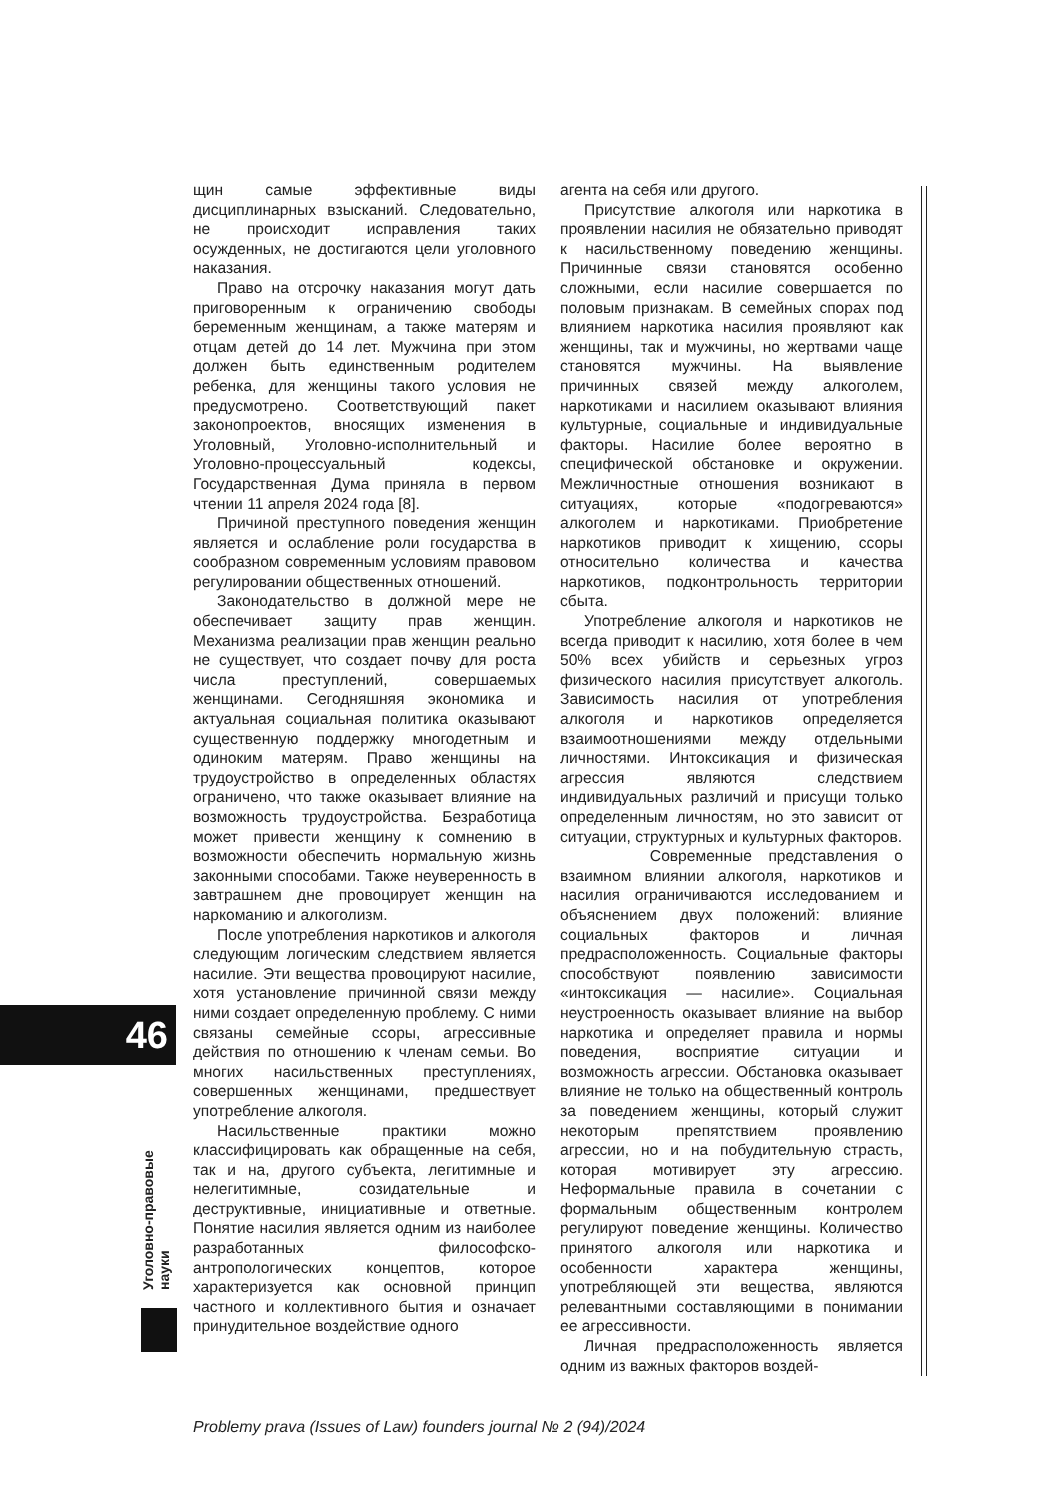щин самые эффективные виды дисциплинарных взысканий. Следовательно, не происходит исправления таких осужденных, не достигаются цели уголовного наказания.
Право на отсрочку наказания могут дать приговоренным к ограничению свободы беременным женщинам, а также матерям и отцам детей до 14 лет. Мужчина при этом должен быть единственным родителем ребенка, для женщины такого условия не предусмотрено. Соответствующий пакет законопроектов, вносящих изменения в Уголовный, Уголовно-исполнительный и Уголовно-процессуальный кодексы, Государственная Дума приняла в первом чтении 11 апреля 2024 года [8].
Причиной преступного поведения женщин является и ослабление роли государства в сообразном современным условиям правовом регулировании общественных отношений.
Законодательство в должной мере не обеспечивает защиту прав женщин. Механизма реализации прав женщин реально не существует, что создает почву для роста числа преступлений, совершаемых женщинами. Сегодняшняя экономика и актуальная социальная политика оказывают существенную поддержку многодетным и одиноким матерям. Право женщины на трудоустройство в определенных областях ограничено, что также оказывает влияние на возможность трудоустройства. Безработица может привести женщину к сомнению в возможности обеспечить нормальную жизнь законными способами. Также неуверенность в завтрашнем дне провоцирует женщин на наркоманию и алкоголизм.
После употребления наркотиков и алкоголя следующим логическим следствием является насилие. Эти вещества провоцируют насилие, хотя установление причинной связи между ними создает определенную проблему. С ними связаны семейные ссоры, агрессивные действия по отношению к членам семьи. Во многих насильственных преступлениях, совершенных женщинами, предшествует употребление алкоголя.
Насильственные практики можно классифицировать как обращенные на себя, так и на, другого субъекта, легитимные и нелегитимные, созидательные и деструктивные, инициативные и ответные. Понятие насилия является одним из наиболее разработанных философско-антропологических концептов, которое характеризуется как основной принцип частного и коллективного бытия и означает принудительное воздействие одного
агента на себя или другого.
Присутствие алкоголя или наркотика в проявлении насилия не обязательно приводят к насильственному поведению женщины. Причинные связи становятся особенно сложными, если насилие совершается по половым признакам. В семейных спорах под влиянием наркотика насилия проявляют как женщины, так и мужчины, но жертвами чаще становятся мужчины. На выявление причинных связей между алкоголем, наркотиками и насилием оказывают влияния культурные, социальные и индивидуальные факторы. Насилие более вероятно в специфической обстановке и окружении. Межличностные отношения возникают в ситуациях, которые «подогреваются» алкоголем и наркотиками. Приобретение наркотиков приводит к хищению, ссоры относительно количества и качества наркотиков, подконтрольность территории сбыта.
Употребление алкоголя и наркотиков не всегда приводит к насилию, хотя более в чем 50% всех убийств и серьезных угроз физического насилия присутствует алкоголь. Зависимость насилия от употребления алкоголя и наркотиков определяется взаимоотношениями между отдельными личностями. Интоксикация и физическая агрессия являются следствием индивидуальных различий и присущи только определенным личностям, но это зависит от ситуации, структурных и культурных факторов.
Современные представления о взаимном влиянии алкоголя, наркотиков и насилия ограничиваются исследованием и объяснением двух положений: влияние социальных факторов и личная предрасположенность. Социальные факторы способствуют появлению зависимости «интоксикация — насилие». Социальная неустроенность оказывает влияние на выбор наркотика и определяет правила и нормы поведения, восприятие ситуации и возможность агрессии. Обстановка оказывает влияние не только на общественный контроль за поведением женщины, который служит некоторым препятствием проявлению агрессии, но и на побудительную страсть, которая мотивирует эту агрессию. Неформальные правила в сочетании с формальным общественным контролем регулируют поведение женщины. Количество принятого алкоголя или наркотика и особенности характера женщины, употребляющей эти вещества, являются релевантными составляющими в понимании ее агрессивности.
Личная предрасположенность является одним из важных факторов воздей-
46
Уголовно-правовые науки
Problemy prava (Issues of Law) founders journal № 2 (94)/2024